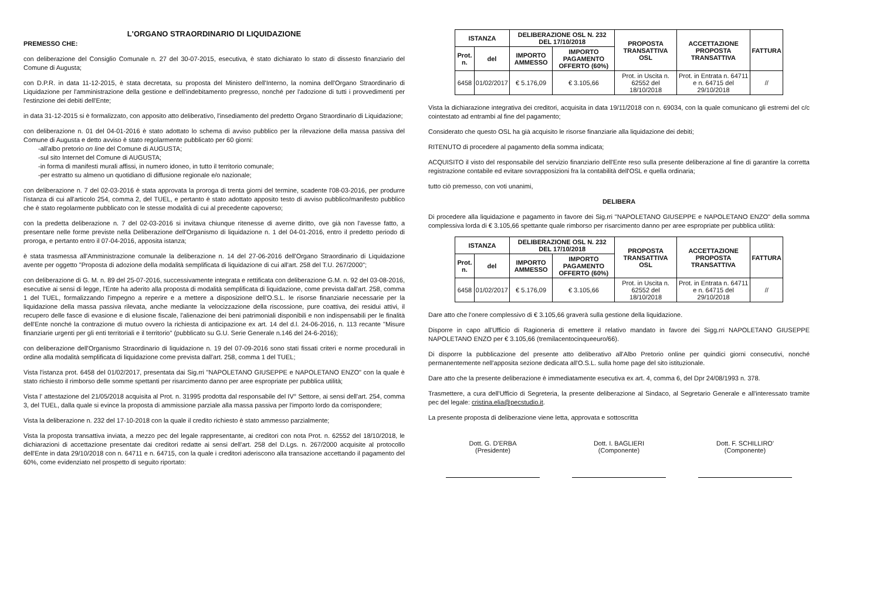L'ORGANO STRAORDINARIO DI LIQUIDAZIONE
PREMESSO CHE:
con deliberazione del Consiglio Comunale n. 27 del 30-07-2015, esecutiva, è stato dichiarato lo stato di dissesto finanziario del Comune di Augusta;
con D.P.R. in data 11-12-2015, è stata decretata, su proposta del Ministero dell'Interno, la nomina dell'Organo Straordinario di Liquidazione per l'amministrazione della gestione e dell'indebitamento pregresso, nonché per l'adozione di tutti i provvedimenti per l'estinzione dei debiti dell'Ente;
in data 31-12-2015 si è formalizzato, con apposito atto deliberativo, l'insediamento del predetto Organo Straordinario di Liquidazione;
con deliberazione n. 01 del 04-01-2016 è stato adottato lo schema di avviso pubblico per la rilevazione della massa passiva del Comune di Augusta e detto avviso è stato regolarmente pubblicato per 60 giorni:
-all'albo pretorio on line del Comune di AUGUSTA;
-sul sito Internet del Comune di AUGUSTA;
-in forma di manifesti murali affissi, in numero idoneo, in tutto il territorio comunale;
-per estratto su almeno un quotidiano di diffusione regionale e/o nazionale;
con deliberazione n. 7 del 02-03-2016 è stata approvata la proroga di trenta giorni del termine, scadente l'08-03-2016, per produrre l'istanza di cui all'articolo 254, comma 2, del TUEL, e pertanto è stato adottato apposito testo di avviso pubblico/manifesto pubblico che è stato regolarmente pubblicato con le stesse modalità di cui al precedente capoverso;
con la predetta deliberazione n. 7 del 02-03-2016 si invitava chiunque ritenesse di averne diritto, ove già non l'avesse fatto, a presentare nelle forme previste nella Deliberazione dell'Organismo di liquidazione n. 1 del 04-01-2016, entro il predetto periodo di proroga, e pertanto entro il 07-04-2016, apposita istanza;
è stata trasmessa all'Amministrazione comunale la deliberazione n. 14 del 27-06-2016 dell'Organo Straordinario di Liquidazione avente per oggetto "Proposta di adozione della modalità semplificata di liquidazione di cui all'art. 258 del T.U. 267/2000";
con deliberazione di G. M. n. 89 del 25-07-2016, successivamente integrata e rettificata con deliberazione G.M. n. 92 del 03-08-2016, esecutive ai sensi di legge, l'Ente ha aderito alla proposta di modalità semplificata di liquidazione, come prevista dall'art. 258, comma 1 del TUEL, formalizzando l'impegno a reperire e a mettere a disposizione dell'O.S.L. le risorse finanziarie necessarie per la liquidazione della massa passiva rilevata, anche mediante la velocizzazione della riscossione, pure coattiva, dei residui attivi, il recupero delle fasce di evasione e di elusione fiscale, l'alienazione dei beni patrimoniali disponibili e non indispensabili per le finalità dell'Ente nonché la contrazione di mutuo ovvero la richiesta di anticipazione ex art. 14 del d.l. 24-06-2016, n. 113 recante "Misure finanziarie urgenti per gli enti territoriali e il territorio" (pubblicato su G.U. Serie Generale n.146 del 24-6-2016);
con deliberazione dell'Organismo Straordinario di liquidazione n. 19 del 07-09-2016 sono stati fissati criteri e norme procedurali in ordine alla modalità semplificata di liquidazione come prevista dall'art. 258, comma 1 del TUEL;
Vista l'istanza prot. 6458 del 01/02/2017, presentata dai Sig.rri "NAPOLETANO GIUSEPPE e NAPOLETANO ENZO" con la quale è stato richiesto il rimborso delle somme spettanti per risarcimento danno per aree espropriate per pubblica utilità;
Vista l' attestazione del 21/05/2018 acquisita al Prot. n. 31995 prodotta dal responsabile del IV° Settore, ai sensi dell'art. 254, comma 3, del TUEL, dalla quale si evince la proposta di ammissione parziale alla massa passiva per l'importo lordo da corrispondere;
Vista la deliberazione n. 232 del 17-10-2018 con la quale il credito richiesto è stato ammesso parzialmente;
Vista la proposta transattiva inviata, a mezzo pec del legale rappresentante, ai creditori con nota Prot. n. 62552 del 18/10/2018, le dichiarazioni di accettazione presentate dai creditori redatte ai sensi dell'art. 258 del D.Lgs. n. 267/2000 acquisite al protocollo dell'Ente in data 29/10/2018 con n. 64711 e n. 64715, con la quale i creditori aderiscono alla transazione accettando il pagamento del 60%, come evidenziato nel prospetto di seguito riportato:
| ISTANZA | | DELIBERAZIONE OSL N. 232 DEL 17/10/2018 | | PROPOSTA TRANSATTIVA OSL | ACCETTAZIONE PROPOSTA TRANSATTIVA | FATTURA |
| --- | --- | --- | --- | --- | --- | --- |
| Prot. n. | del | IMPORTO AMMESSO | IMPORTO PAGAMENTO OFFERTO (60%) | | | |
| 6458 | 01/02/2017 | € 5.176,09 | € 3.105,66 | Prot. in Uscita n. 62552 del 18/10/2018 | Prot. in Entrata n. 64711 e n. 64715 del 29/10/2018 | // |
Vista la dichiarazione integrativa dei creditori, acquisita in data 19/11/2018 con n. 69034, con la quale comunicano gli estremi del c/c cointestato ad entrambi al fine del pagamento;
Considerato che questo OSL ha già acquisito le risorse finanziarie alla liquidazione dei debiti;
RITENUTO di procedere al pagamento della somma indicata;
ACQUISITO il visto del responsabile del servizio finanziario dell'Ente reso sulla presente deliberazione al fine di garantire la corretta registrazione contabile ed evitare sovrapposizioni fra la contabilità dell'OSL e quella ordinaria;
tutto ciò premesso, con voti unanimi,
DELIBERA
Di procedere alla liquidazione e pagamento in favore dei Sig.rri "NAPOLETANO GIUSEPPE e NAPOLETANO ENZO" della somma complessiva lorda di € 3.105,66 spettante quale rimborso per risarcimento danno per aree espropriate per pubblica utilità:
| ISTANZA | | DELIBERAZIONE OSL N. 232 DEL 17/10/2018 | | PROPOSTA TRANSATTIVA OSL | ACCETTAZIONE PROPOSTA TRANSATTIVA | FATTURA |
| --- | --- | --- | --- | --- | --- | --- |
| Prot. n. | del | IMPORTO AMMESSO | IMPORTO PAGAMENTO OFFERTO (60%) | | | |
| 6458 | 01/02/2017 | € 5.176,09 | € 3.105,66 | Prot. in Uscita n. 62552 del 18/10/2018 | Prot. in Entrata n. 64711 e n. 64715 del 29/10/2018 | // |
Dare atto che l'onere complessivo di € 3.105,66 graverà sulla gestione della liquidazione.
Disporre in capo all'Ufficio di Ragioneria di emettere il relativo mandato in favore dei Sigg.rri NAPOLETANO GIUSEPPE NAPOLETANO ENZO per € 3.105,66 (tremilacentocinqueeuro/66).
Di disporre la pubblicazione del presente atto deliberativo all'Albo Pretorio online per quindici giorni consecutivi, nonché permanentemente nell'apposita sezione dedicata all'O.S.L. sulla home page del sito istituzionale.
Dare atto che la presente deliberazione è immediatamente esecutiva ex art. 4, comma 6, del Dpr 24/08/1993 n. 378.
Trasmettere, a cura dell'Ufficio di Segreteria, la presente deliberazione al Sindaco, al Segretario Generale e all'interessato tramite pec del legale: cristina.elia@pecstudio.it.
La presente proposta di deliberazione viene letta, approvata e sottoscritta
Dott. G. D'ERBA
(Presidente)
Dott. I. BAGLIERI
(Componente)
Dott. F. SCHILLIRO'
(Componente)